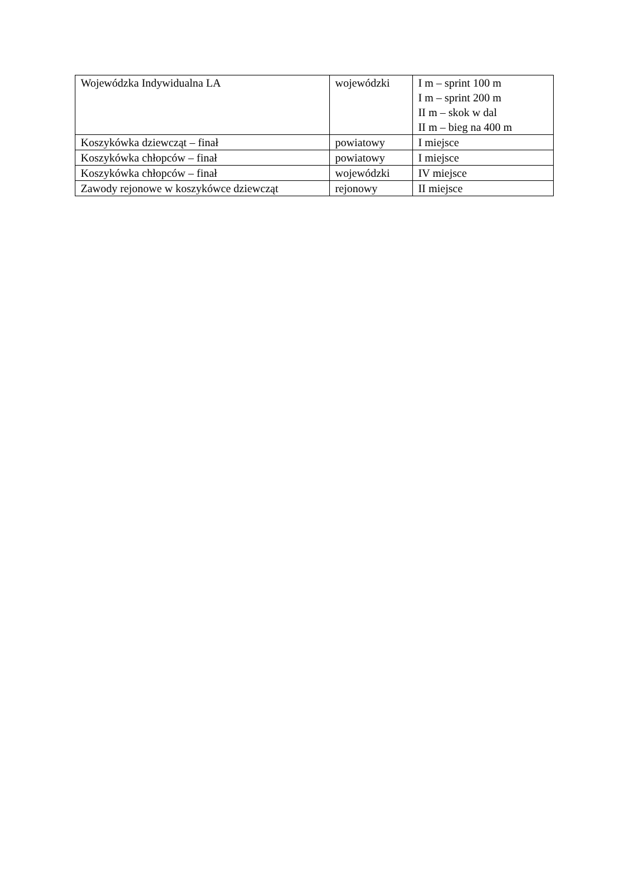| Wojewódzka Indywidualna LA | wojewódzki | I m – sprint 100 m I m – sprint 200 m II m – skok w dal II m – bieg na 400 m |
| Koszykówka dziewcząt – finał | powiatowy | I miejsce |
| Koszykówka chłopców – finał | powiatowy | I miejsce |
| Koszykówka chłopców – finał | wojewódzki | IV miejsce |
| Zawody rejonowe w koszykówce dziewcząt | rejonowy | II miejsce |